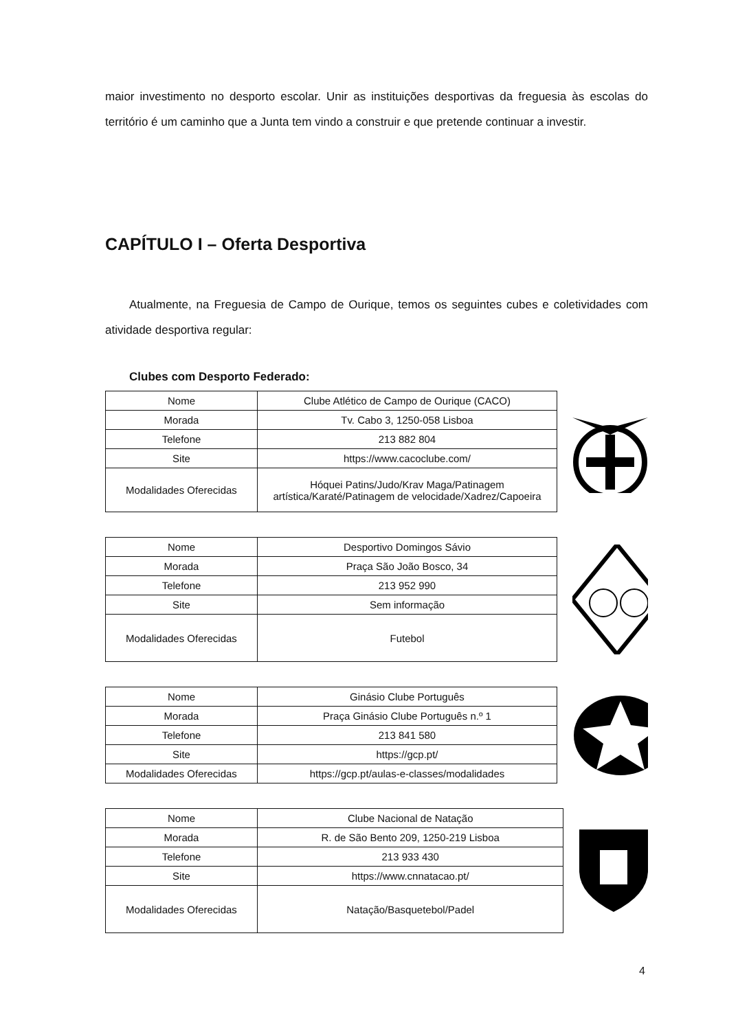maior investimento no desporto escolar. Unir as instituições desportivas da freguesia às escolas do território é um caminho que a Junta tem vindo a construir e que pretende continuar a investir.
CAPÍTULO I – Oferta Desportiva
Atualmente, na Freguesia de Campo de Ourique, temos os seguintes cubes e coletividades com atividade desportiva regular:
Clubes com Desporto Federado:
| Nome | Clube Atlético de Campo de Ourique (CACO) |
| Morada | Tv. Cabo 3, 1250-058 Lisboa |
| Telefone | 213 882 804 |
| Site | https://www.cacoclube.com/ |
| Modalidades Oferecidas | Hóquei Patins/Judo/Krav Maga/Patinagem artística/Karaté/Patinagem de velocidade/Xadrez/Capoeira |
| Nome | Desportivo Domingos Sávio |
| Morada | Praça São João Bosco, 34 |
| Telefone | 213 952 990 |
| Site | Sem informação |
| Modalidades Oferecidas | Futebol |
| Nome | Ginásio Clube Português |
| Morada | Praça Ginásio Clube Português n.º 1 |
| Telefone | 213 841 580 |
| Site | https://gcp.pt/ |
| Modalidades Oferecidas | https://gcp.pt/aulas-e-classes/modalidades |
| Nome | Clube Nacional de Natação |
| Morada | R. de São Bento 209, 1250-219 Lisboa |
| Telefone | 213 933 430 |
| Site | https://www.cnnatacao.pt/ |
| Modalidades Oferecidas | Natação/Basquetebol/Padel |
4